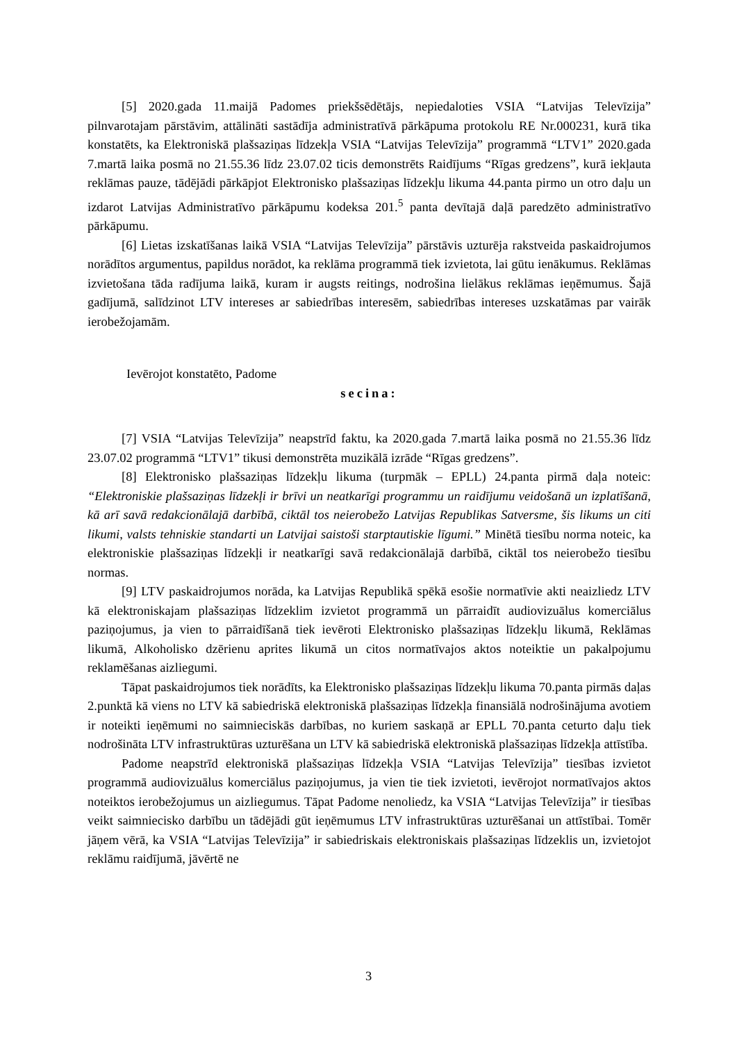[5] 2020.gada 11.maijā Padomes priekšsēdētājs, nepiedaloties VSIA “Latvijas Televīzija” pilnvarotajam pārstāvim, attālināti sastādīja administratīvā pārkāpuma protokolu RE Nr.000231, kurā tika konstatēts, ka Elektroniskā plašsaziņas līdzekļa VSIA “Latvijas Televīzija” programmā “LTV1” 2020.gada 7.martā laika posmā no 21.55.36 līdz 23.07.02 ticis demonstrēts Raidījums “Rīgas gredzens”, kurā iekļauta reklāmas pauze, tādējādi pārkāpjot Elektronisko plašsaziņas līdzekļu likuma 44.panta pirmo un otro daļu un izdarot Latvijas Administratīvo pārkāpumu kodeksa 201.<sup>5</sup> panta devītajā daļā paredzēto administratīvo pārkāpumu.
[6] Lietas izskatīšanas laikā VSIA “Latvijas Televīzija” pārstāvis uzturēja rakstveida paskaidrojumos norādītos argumentus, papildus norādot, ka reklāma programmā tiek izvietota, lai gūtu ienākumus. Reklāmas izvietošana tāda radījuma laikā, kuram ir augsts reitings, nodrošina lielākus reklāmas ieņēmumus. Šajā gadījumā, salīdzinot LTV intereses ar sabiedrības interesēm, sabiedrības intereses uzskatāmas par vairāk ierobežojamām.
Ievērojot konstatēto, Padome
secina:
[7] VSIA “Latvijas Televīzija” neapstrīd faktu, ka 2020.gada 7.martā laika posmā no 21.55.36 līdz 23.07.02 programmā “LTV1” tikusi demonstrēta muzikālā izrāde “Rīgas gredzens”.
[8] Elektronisko plašsaziņas līdzekļu likuma (turpmāk – EPLL) 24.panta pirmā daļa noteic: “Elektroniskie plašsaziņas līdzekļi ir brīvi un neatkarīgi programmu un raidījumu veidošanā un izplatīšanā, kā arī savā redakcionālajā darbībā, ciktāl tos neierobežo Latvijas Republikas Satversme, šis likums un citi likumi, valsts tehniskie standarti un Latvijai saistoši starptautiskie līgumi.” Minētā tiesību norma noteic, ka elektroniskie plašsaziņas līdzekļi ir neatkarīgi savā redakcionālajā darbībā, ciktāl tos neierobežo tiesību normas.
[9] LTV paskaidrojumos norāda, ka Latvijas Republikā spēkā esošie normatīvie akti neaizliedz LTV kā elektroniskajam plašsaziņas līdzeklim izvietot programmā un pārraidīt audiovizuālus komerciālus paziņojumus, ja vien to pārraidīšanā tiek ievēroti Elektronisko plašsaziņas līdzekļu likumā, Reklāmas likumā, Alkoholisko dzērienu aprites likumā un citos normatīvajos aktos noteiktie un pakalpojumu reklamēšanas aizliegumi.
Tāpat paskaidrojumos tiek norādīts, ka Elektronisko plašsaziņas līdzekļu likuma 70.panta pirmās daļas 2.punktā kā viens no LTV kā sabiedriskā elektroniskā plašsaziņas līdzekļa finansiālā nodrošinājuma avotiem ir noteikti ieņēmumi no saimnieciskās darbības, no kuriem saskaņā ar EPLL 70.panta ceturto daļu tiek nodrošināta LTV infrastruktūras uzturēšana un LTV kā sabiedriskā elektroniskā plašsaziņas līdzekļa attīstība.
Padome neapstrīd elektroniskā plašsaziņas līdzekļa VSIA “Latvijas Televīzija” tiesības izvietot programmā audiovizuālus komerciālus paziņojumus, ja vien tie tiek izvietoti, ievērojot normatīvajos aktos noteiktos ierobežojumus un aizliegumus. Tāpat Padome nenoliedz, ka VSIA “Latvijas Televīzija” ir tiesības veikt saimniecisko darbību un tādējādi gūt ieņēmumus LTV infrastruktūras uzturēšanai un attīstībai. Tomēr jāņem vērā, ka VSIA “Latvijas Televīzija” ir sabiedriskais elektroniskais plašsaziņas līdzeklis un, izvietojot reklāmu raidījumā, jāvērtē ne
3